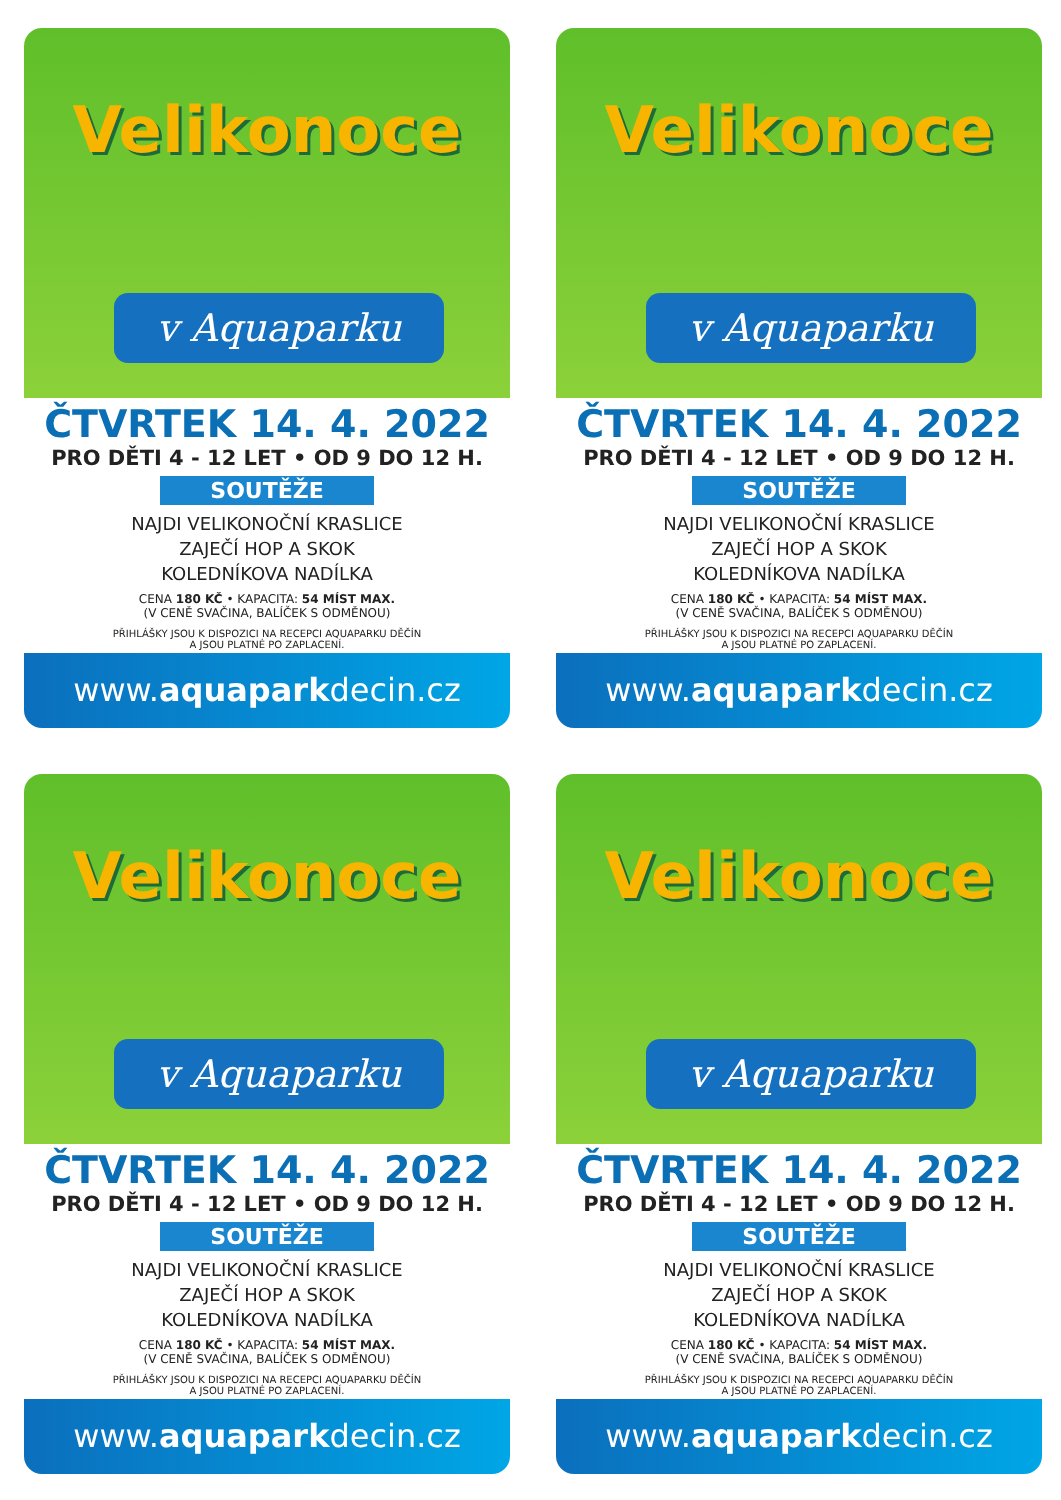Velikonoce
v Aquaparku
ČTVRTEK 14. 4. 2022
PRO DĚTI 4 - 12 LET • OD 9 DO 12 H.
SOUTĚŽE
NAJDI VELIKONOČNÍ KRASLICE
ZAJEČÍ HOP A SKOK
KOLEDNÍKOVA NADÍLKA
CENA 180 KČ • KAPACITA: 54 MÍST MAX.
(V CENĚ SVAČINA, BALÍČEK S ODMĚNOU)
PŘIHLÁŠKY JSOU K DISPOZICI NA RECEPCI AQUAPARKU DĚČÍN
A JSOU PLATNÉ PO ZAPLACENÍ.
www.aquaparkdecin.cz
Velikonoce
v Aquaparku
ČTVRTEK 14. 4. 2022
PRO DĚTI 4 - 12 LET • OD 9 DO 12 H.
SOUTĚŽE
NAJDI VELIKONOČNÍ KRASLICE
ZAJEČÍ HOP A SKOK
KOLEDNÍKOVA NADÍLKA
CENA 180 KČ • KAPACITA: 54 MÍST MAX.
(V CENĚ SVAČINA, BALÍČEK S ODMĚNOU)
PŘIHLÁŠKY JSOU K DISPOZICI NA RECEPCI AQUAPARKU DĚČÍN
A JSOU PLATNÉ PO ZAPLACENÍ.
www.aquaparkdecin.cz
Velikonoce
v Aquaparku
ČTVRTEK 14. 4. 2022
PRO DĚTI 4 - 12 LET • OD 9 DO 12 H.
SOUTĚŽE
NAJDI VELIKONOČNÍ KRASLICE
ZAJEČÍ HOP A SKOK
KOLEDNÍKOVA NADÍLKA
CENA 180 KČ • KAPACITA: 54 MÍST MAX.
(V CENĚ SVAČINA, BALÍČEK S ODMĚNOU)
PŘIHLÁŠKY JSOU K DISPOZICI NA RECEPCI AQUAPARKU DĚČÍN
A JSOU PLATNÉ PO ZAPLACENÍ.
www.aquaparkdecin.cz
Velikonoce
v Aquaparku
ČTVRTEK 14. 4. 2022
PRO DĚTI 4 - 12 LET • OD 9 DO 12 H.
SOUTĚŽE
NAJDI VELIKONOČNÍ KRASLICE
ZAJEČÍ HOP A SKOK
KOLEDNÍKOVA NADÍLKA
CENA 180 KČ • KAPACITA: 54 MÍST MAX.
(V CENĚ SVAČINA, BALÍČEK S ODMĚNOU)
PŘIHLÁŠKY JSOU K DISPOZICI NA RECEPCI AQUAPARKU DĚČÍN
A JSOU PLATNÉ PO ZAPLACENÍ.
www.aquaparkdecin.cz